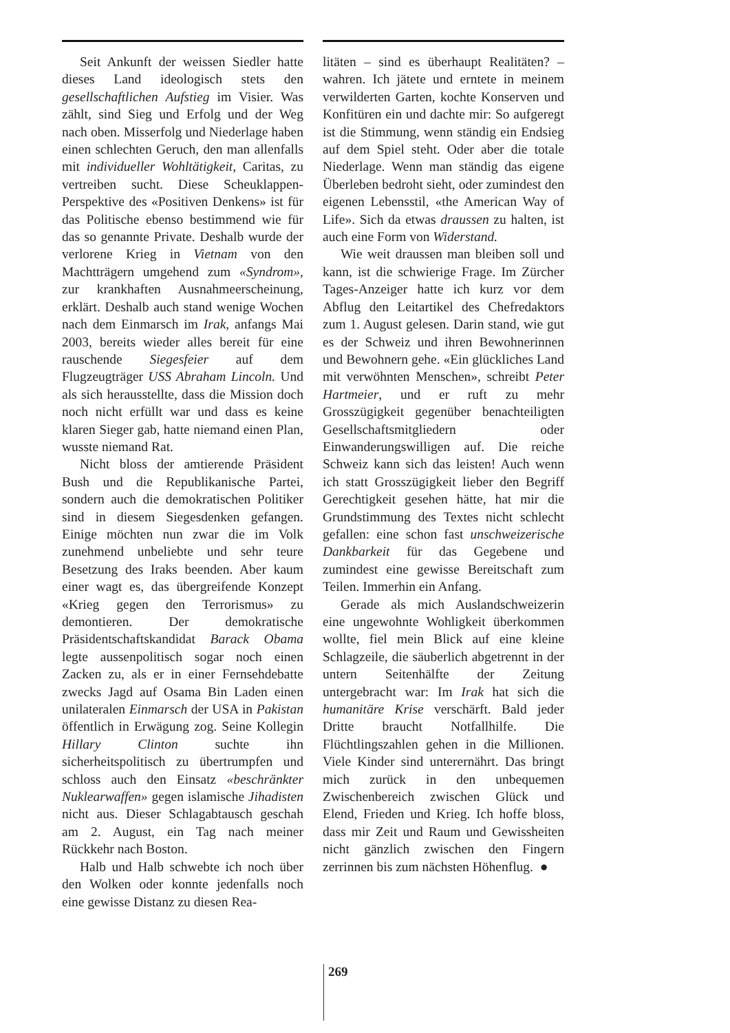Seit Ankunft der weissen Siedler hatte dieses Land ideologisch stets den gesellschaftlichen Aufstieg im Visier. Was zählt, sind Sieg und Erfolg und der Weg nach oben. Misserfolg und Niederlage haben einen schlechten Geruch, den man allenfalls mit individueller Wohltätigkeit, Caritas, zu vertreiben sucht. Diese Scheuklappen-Perspektive des «Positiven Denkens» ist für das Politische ebenso bestimmend wie für das so genannte Private. Deshalb wurde der verlorene Krieg in Vietnam von den Machtträgern umgehend zum «Syndrom», zur krankhaften Ausnahmeerscheinung, erklärt. Deshalb auch stand wenige Wochen nach dem Einmarsch im Irak, anfangs Mai 2003, bereits wieder alles bereit für eine rauschende Siegesfeier auf dem Flugzeugträger USS Abraham Lincoln. Und als sich herausstellte, dass die Mission doch noch nicht erfüllt war und dass es keine klaren Sieger gab, hatte niemand einen Plan, wusste niemand Rat.
Nicht bloss der amtierende Präsident Bush und die Republikanische Partei, sondern auch die demokratischen Politiker sind in diesem Siegesdenken gefangen. Einige möchten nun zwar die im Volk zunehmend unbeliebte und sehr teure Besetzung des Iraks beenden. Aber kaum einer wagt es, das übergreifende Konzept «Krieg gegen den Terrorismus» zu demontieren. Der demokratische Präsidentschaftskandidat Barack Obama legte aussenpolitisch sogar noch einen Zacken zu, als er in einer Fernsehdebatte zwecks Jagd auf Osama Bin Laden einen unilateralen Einmarsch der USA in Pakistan öffentlich in Erwägung zog. Seine Kollegin Hillary Clinton suchte ihn sicherheitspolitisch zu übertrumpfen und schloss auch den Einsatz «beschränkter Nuklearwaffen» gegen islamische Jihadisten nicht aus. Dieser Schlagabtausch geschah am 2. August, ein Tag nach meiner Rückkehr nach Boston.
Halb und Halb schwebte ich noch über den Wolken oder konnte jedenfalls noch eine gewisse Distanz zu diesen Rea-
litäten – sind es überhaupt Realitäten? – wahren. Ich jätete und erntete in meinem verwilderten Garten, kochte Konserven und Konfitüren ein und dachte mir: So aufgeregt ist die Stimmung, wenn ständig ein Endsieg auf dem Spiel steht. Oder aber die totale Niederlage. Wenn man ständig das eigene Überleben bedroht sieht, oder zumindest den eigenen Lebensstil, «the American Way of Life». Sich da etwas draussen zu halten, ist auch eine Form von Widerstand.
Wie weit draussen man bleiben soll und kann, ist die schwierige Frage. Im Zürcher Tages-Anzeiger hatte ich kurz vor dem Abflug den Leitartikel des Chefredaktors zum 1. August gelesen. Darin stand, wie gut es der Schweiz und ihren Bewohnerinnen und Bewohnern gehe. «Ein glückliches Land mit verwöhnten Menschen», schreibt Peter Hartmeier, und er ruft zu mehr Grosszügigkeit gegenüber benachteiligten Gesellschaftsmitgliedern oder Einwanderungswilligen auf. Die reiche Schweiz kann sich das leisten! Auch wenn ich statt Grosszügigkeit lieber den Begriff Gerechtigkeit gesehen hätte, hat mir die Grundstimmung des Textes nicht schlecht gefallen: eine schon fast unschweizerische Dankbarkeit für das Gegebene und zumindest eine gewisse Bereitschaft zum Teilen. Immerhin ein Anfang.
Gerade als mich Auslandschweizerin eine ungewohnte Wohligkeit überkommen wollte, fiel mein Blick auf eine kleine Schlagzeile, die säuberlich abgetrennt in der untern Seitenhälfte der Zeitung untergebracht war: Im Irak hat sich die humanitäre Krise verschärft. Bald jeder Dritte braucht Notfallhilfe. Die Flüchtlingszahlen gehen in die Millionen. Viele Kinder sind unterernährt. Das bringt mich zurück in den unbequemen Zwischenbereich zwischen Glück und Elend, Frieden und Krieg. Ich hoffe bloss, dass mir Zeit und Raum und Gewissheiten nicht gänzlich zwischen den Fingern zerrinnen bis zum nächsten Höhenflug. ●
269